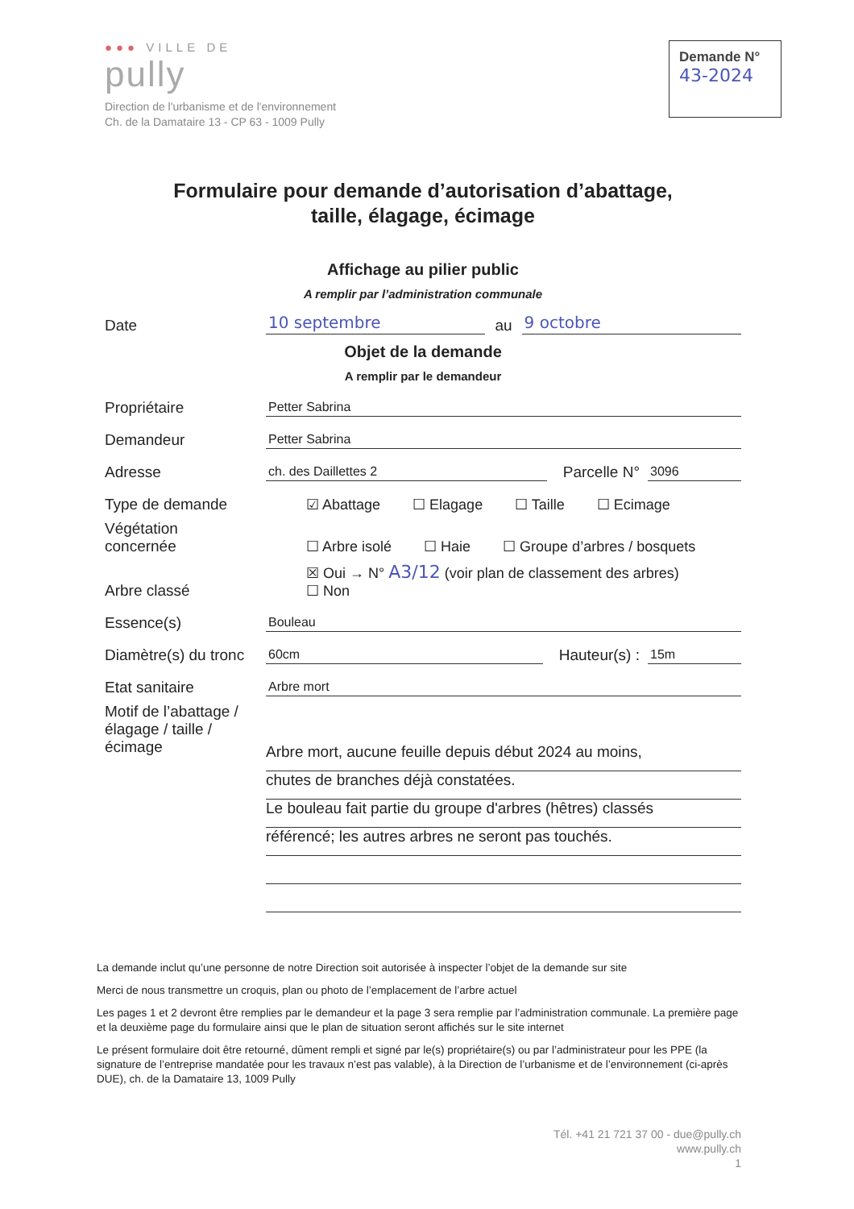●●● VILLE DE
pully
Direction de l'urbanisme et de l'environnement
Ch. de la Damataire 13 - CP 63 - 1009 Pully
Demande N°
43-2024
Formulaire pour demande d’autorisation d’abattage,
taille, élagage, écimage
Affichage au pilier public
A remplir par l’administration communale
Date 10 septembre au 9 octobre
Objet de la demande
A remplir par le demandeur
Propriétaire Petter Sabrina
Demandeur Petter Sabrina
Adresse ch. des Daillettes 2 Parcelle N° 3096
Type de demande
☑ Abattage ☐ Elagage ☐ Taille ☐ Ecimage
Végétation
concernée
☐ Arbre isolé ☐ Haie ☐ Groupe d’arbres / bosquets
Arbre classé
☒ Oui → N° A3/12 (voir plan de classement des arbres)
☐ Non
Essence(s) Bouleau
Diamètre(s) du tronc 60cm Hauteur(s) : 15m
Etat sanitaire Arbre mort
Motif de l’abattage / élagage / taille / écimage
Arbre mort, aucune feuille depuis début 2024 au moins,
chutes de branches déjà constatées.
Le bouleau fait partie du groupe d'arbres (hêtres) classés
référencé; les autres arbres ne seront pas touchés.
La demande inclut qu’une personne de notre Direction soit autorisée à inspecter l’objet de la demande sur site
Merci de nous transmettre un croquis, plan ou photo de l’emplacement de l’arbre actuel
Les pages 1 et 2 devront être remplies par le demandeur et la page 3 sera remplie par l’administration communale. La première page et la deuxième page du formulaire ainsi que le plan de situation seront affichés sur le site internet
Le présent formulaire doit être retourné, dûment rempli et signé par le(s) propriétaire(s) ou par l’administrateur pour les PPE (la signature de l’entreprise mandatée pour les travaux n’est pas valable), à la Direction de l’urbanisme et de l’environnement (ci-après DUE), ch. de la Damataire 13, 1009 Pully
Tél. +41 21 721 37 00 - due@pully.ch
www.pully.ch
1